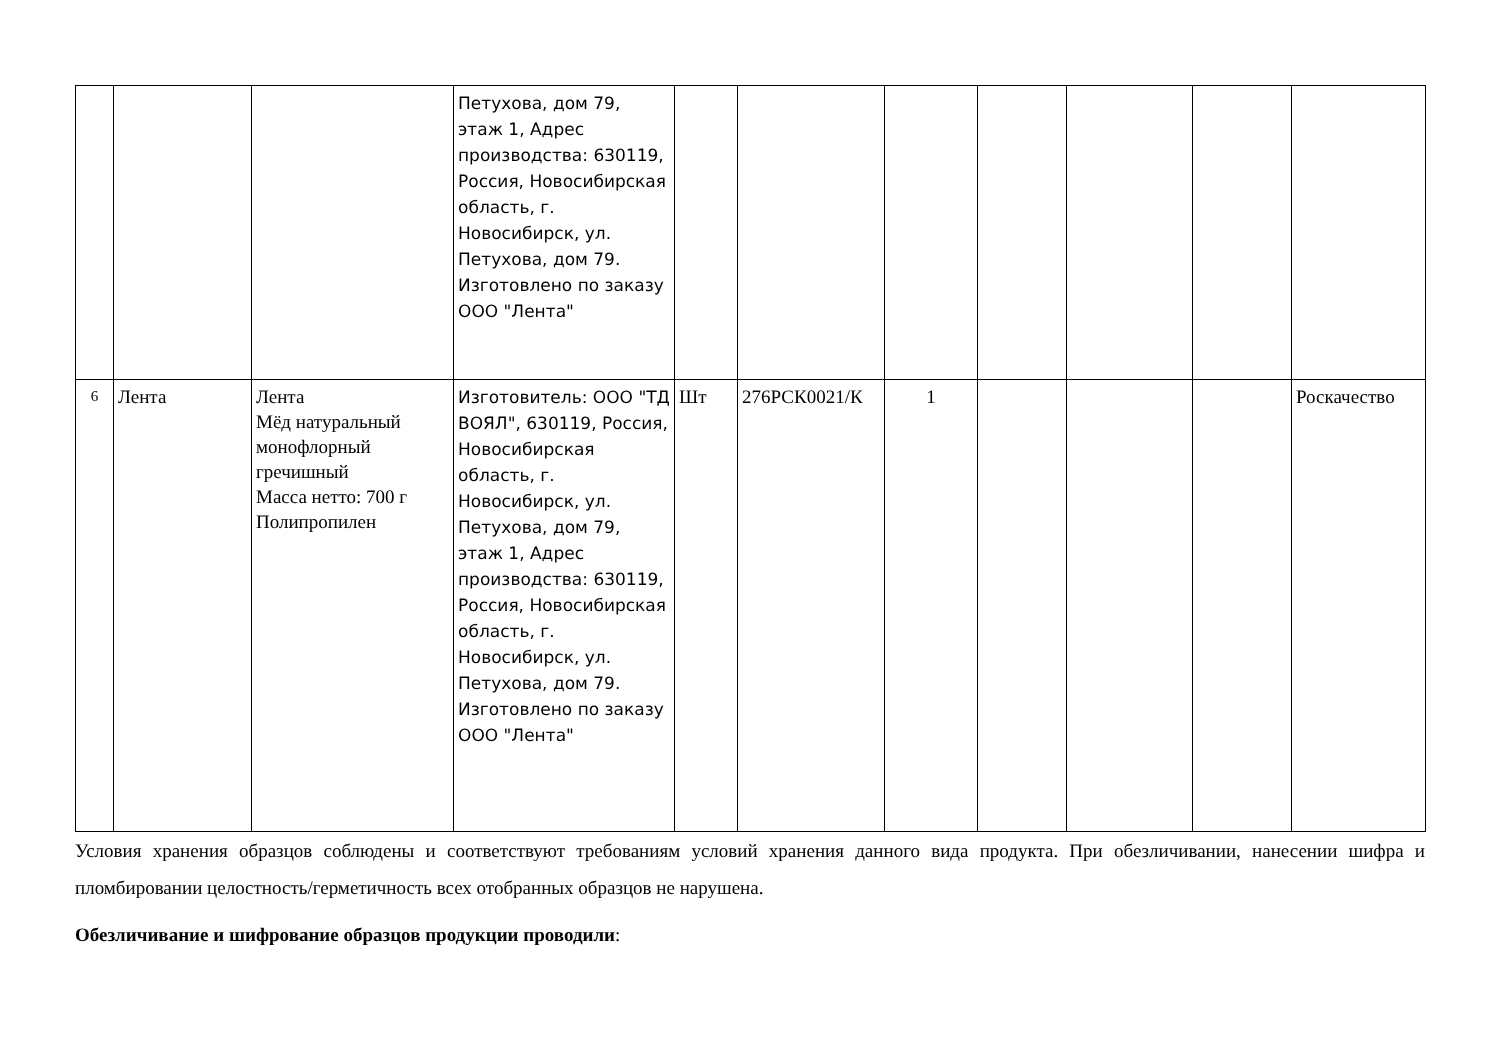| | | | Петухова, дом 79, этаж 1, Адрес производства: 630119, Россия, Новосибирская область, г. Новосибирск, ул. Петухова, дом 79. Изготовлено по заказу ООО "Лента" | | | | | | | |
| 6 | Лента | Лента Мёд натуральный монофлорный гречишный Масса нетто: 700 г Полипропилен | Изготовитель: ООО "ТД ВОЯЛ", 630119, Россия, Новосибирская область, г. Новосибирск, ул. Петухова, дом 79, этаж 1, Адрес производства: 630119, Россия, Новосибирская область, г. Новосибирск, ул. Петухова, дом 79. Изготовлено по заказу ООО "Лента" | Шт | 276РСК0021/К | 1 | | | | Роскачество |
Условия хранения образцов соблюдены и соответствуют требованиям условий хранения данного вида продукта. При обезличивании, нанесении шифра и пломбировании целостность/герметичность всех отобранных образцов не нарушена.
Обезличивание и шифрование образцов продукции проводили: